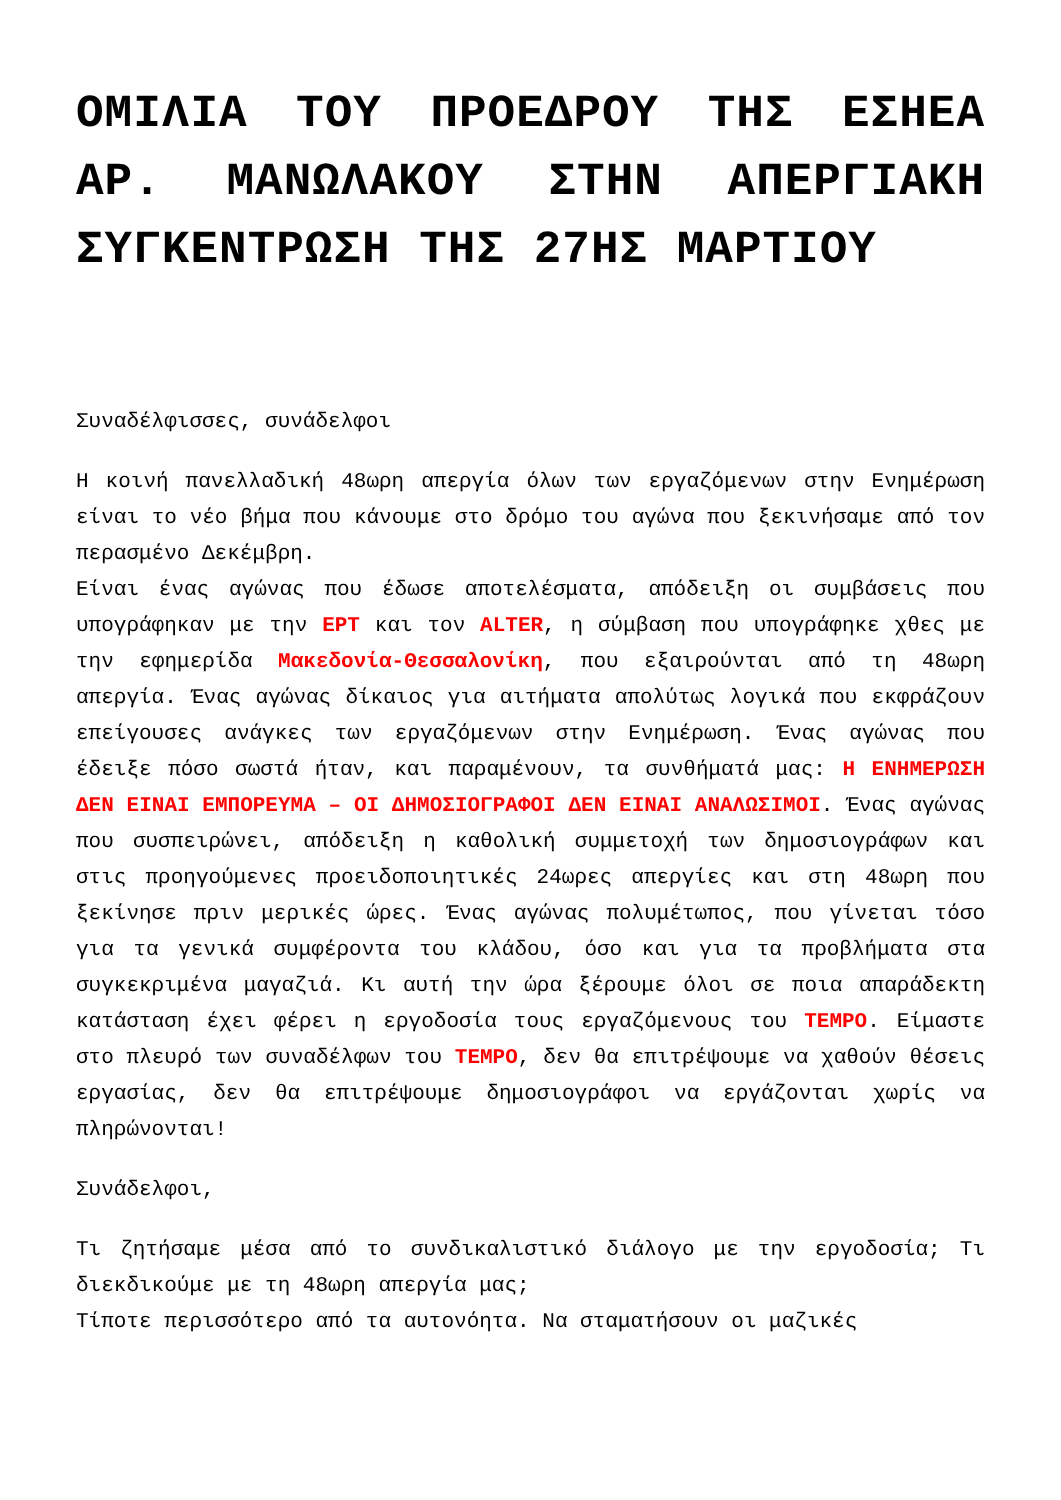ΟΜΙΛΙΑ ΤΟΥ ΠΡΟΕΔΡΟΥ ΤΗΣ ΕΣΗΕΑ ΑΡ. ΜΑΝΩΛΑΚΟΥ ΣΤΗΝ ΑΠΕΡΓΙΑΚΗ ΣΥΓΚΕΝΤΡΩΣΗ ΤΗΣ 27ΗΣ ΜΑΡΤΙΟΥ
Συναδέλφισσες, συνάδελφοι
Η κοινή πανελλαδική 48ωρη απεργία όλων των εργαζόμενων στην Ενημέρωση είναι το νέο βήμα που κάνουμε στο δρόμο του αγώνα που ξεκινήσαμε από τον περασμένο Δεκέμβρη.
Είναι ένας αγώνας που έδωσε αποτελέσματα, απόδειξη οι συμβάσεις που υπογράφηκαν με την ΕΡΤ και τον ALTER, η σύμβαση που υπογράφηκε χθες με την εφημερίδα Μακεδονία-Θεσσαλονίκη, που εξαιρούνται από τη 48ωρη απεργία. Ένας αγώνας δίκαιος για αιτήματα απολύτως λογικά που εκφράζουν επείγουσες ανάγκες των εργαζόμενων στην Ενημέρωση. Ένας αγώνας που έδειξε πόσο σωστά ήταν, και παραμένουν, τα συνθήματά μας: Η ΕΝΗΜΕΡΩΣΗ ΔΕΝ ΕΙΝΑΙ ΕΜΠΟΡΕΥΜΑ – ΟΙ ΔΗΜΟΣΙΟΓΡΑΦΟΙ ΔΕΝ ΕΙΝΑΙ ΑΝΑΛΩΣΙΜΟΙ. Ένας αγώνας που συσπειρώνει, απόδειξη η καθολική συμμετοχή των δημοσιογράφων και στις προηγούμενες προειδοποιητικές 24ωρες απεργίες και στη 48ωρη που ξεκίνησε πριν μερικές ώρες. Ένας αγώνας πολυμέτωπος, που γίνεται τόσο για τα γενικά συμφέροντα του κλάδου, όσο και για τα προβλήματα στα συγκεκριμένα μαγαζιά. Κι αυτή την ώρα ξέρουμε όλοι σε ποια απαράδεκτη κατάσταση έχει φέρει η εργοδοσία τους εργαζόμενους του TEMPO. Είμαστε στο πλευρό των συναδέλφων του TEMPO, δεν θα επιτρέψουμε να χαθούν θέσεις εργασίας, δεν θα επιτρέψουμε δημοσιογράφοι να εργάζονται χωρίς να πληρώνονται!
Συνάδελφοι,
Τι ζητήσαμε μέσα από το συνδικαλιστικό διάλογο με την εργοδοσία; Τι διεκδικούμε με τη 48ωρη απεργία μας;
Τίποτε περισσότερο από τα αυτονόητα. Να σταματήσουν οι μαζικές